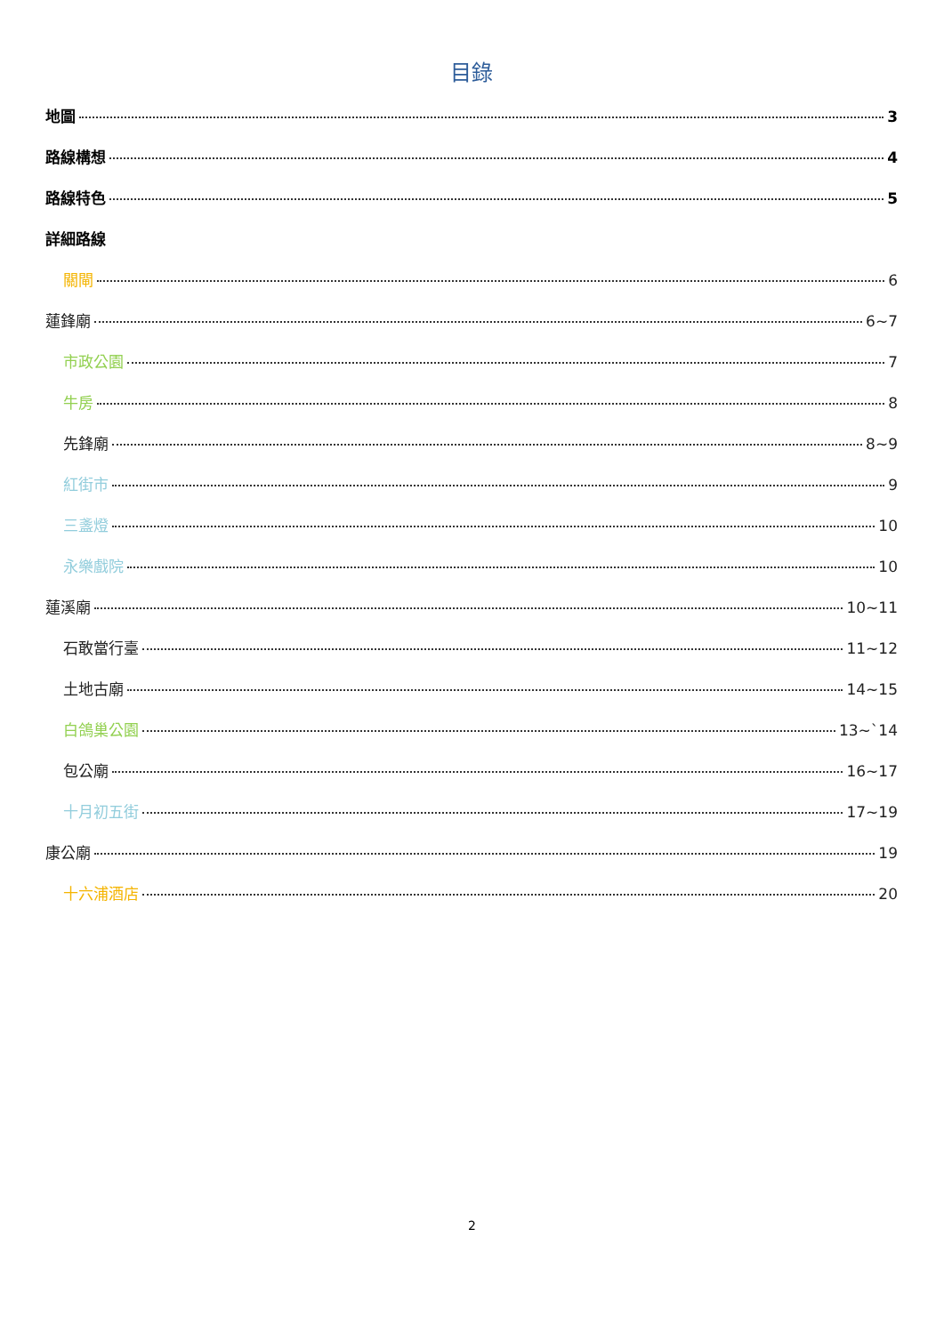目錄
地圖 3
路線構想 4
路線特色 5
詳細路線
關閘 6
蓮鋒廟 6~7
市政公園 7
牛房 8
先鋒廟 8~9
紅街市 9
三盞燈 10
永樂戲院 10
蓮溪廟 10~11
石敢當行臺 11~12
土地古廟 14~15
白鴿巢公園 13~`14
包公廟 16~17
十月初五街 17~19
康公廟 19
十六浦酒店 20
2